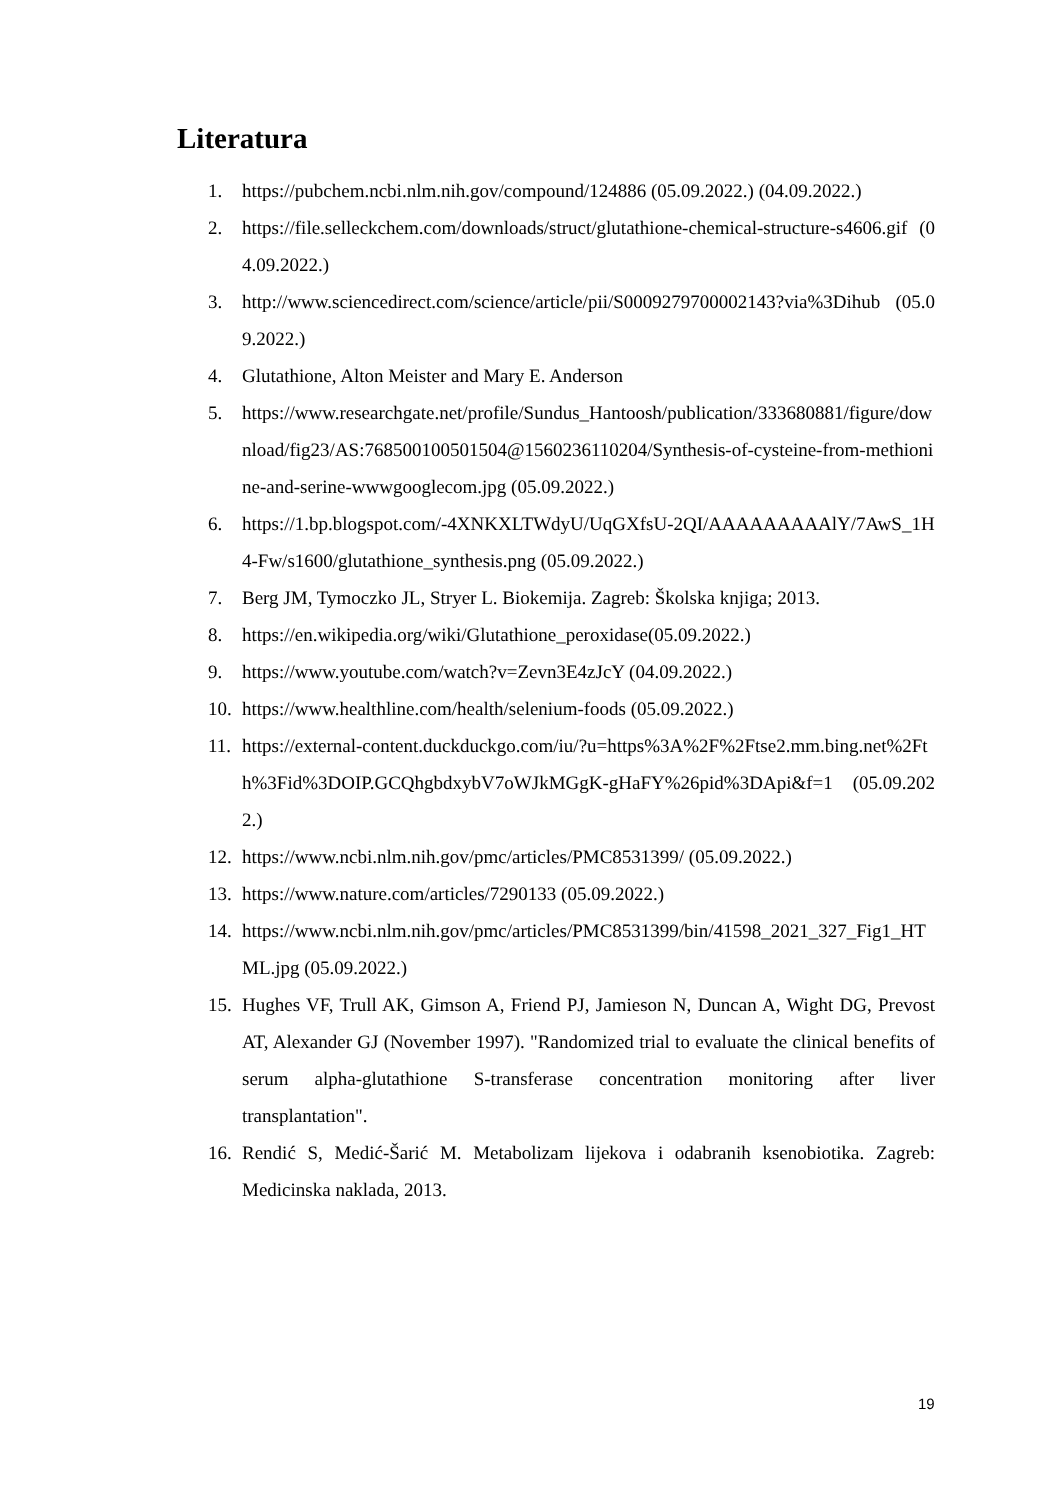Literatura
1. https://pubchem.ncbi.nlm.nih.gov/compound/124886 (05.09.2022.) (04.09.2022.)
2. https://file.selleckchem.com/downloads/struct/glutathione-chemical-structure-s4606.gif (04.09.2022.)
3. http://www.sciencedirect.com/science/article/pii/S0009279700002143?via%3Dihub (05.09.2022.)
4. Glutathione, Alton Meister and Mary E. Anderson
5. https://www.researchgate.net/profile/Sundus_Hantoosh/publication/333680881/figure/download/fig23/AS:768500100501504@1560236110204/Synthesis-of-cysteine-from-methionine-and-serine-wwwgooglecom.jpg (05.09.2022.)
6. https://1.bp.blogspot.com/-4XNKXLTWdyU/UqGXfsU-2QI/AAAAAAAAAlY/7AwS_1H4-Fw/s1600/glutathione_synthesis.png (05.09.2022.)
7. Berg JM, Tymoczko JL, Stryer L. Biokemija. Zagreb: Školska knjiga; 2013.
8. https://en.wikipedia.org/wiki/Glutathione_peroxidase(05.09.2022.)
9. https://www.youtube.com/watch?v=Zevn3E4zJcY (04.09.2022.)
10. https://www.healthline.com/health/selenium-foods (05.09.2022.)
11. https://external-content.duckduckgo.com/iu/?u=https%3A%2F%2Ftse2.mm.bing.net%2Fth%3Fid%3DOIP.GCQhgbdxybV7oWJkMGgK-gHaFY%26pid%3DApi&f=1 (05.09.2022.)
12. https://www.ncbi.nlm.nih.gov/pmc/articles/PMC8531399/ (05.09.2022.)
13. https://www.nature.com/articles/7290133 (05.09.2022.)
14. https://www.ncbi.nlm.nih.gov/pmc/articles/PMC8531399/bin/41598_2021_327_Fig1_HTML.jpg (05.09.2022.)
15. Hughes VF, Trull AK, Gimson A, Friend PJ, Jamieson N, Duncan A, Wight DG, Prevost AT, Alexander GJ (November 1997). "Randomized trial to evaluate the clinical benefits of serum alpha-glutathione S-transferase concentration monitoring after liver transplantation".
16. Rendić S, Medić-Šarić M. Metabolizam lijekova i odabranih ksenobiotika. Zagreb: Medicinska naklada, 2013.
19